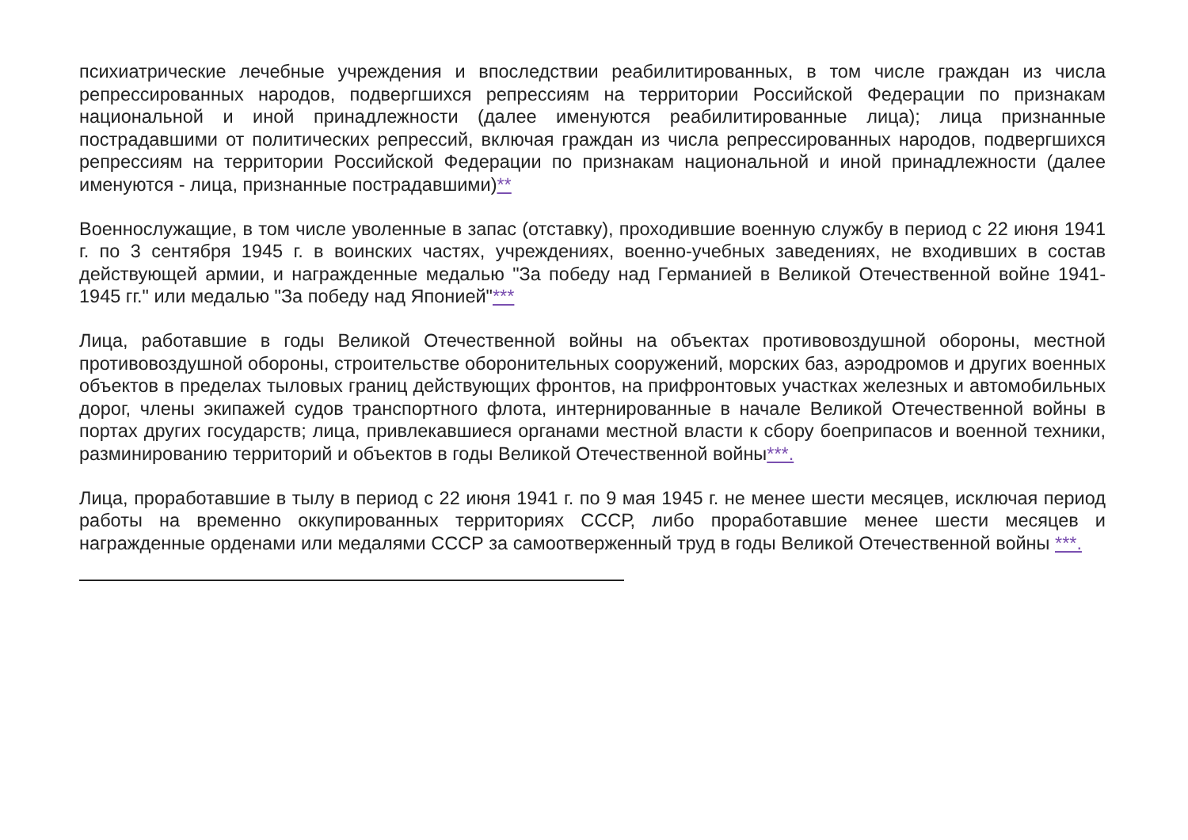психиатрические лечебные учреждения и впоследствии реабилитированных, в том числе граждан из числа репрессированных народов, подвергшихся репрессиям на территории Российской Федерации по признакам национальной и иной принадлежности (далее именуются реабилитированные лица); лица признанные пострадавшими от политических репрессий, включая граждан из числа репрессированных народов, подвергшихся репрессиям на территории Российской Федерации по признакам национальной и иной принадлежности (далее именуются - лица, признанные пострадавшими)**
Военнослужащие, в том числе уволенные в запас (отставку), проходившие военную службу в период с 22 июня 1941 г. по 3 сентября 1945 г. в воинских частях, учреждениях, военно-учебных заведениях, не входивших в состав действующей армии, и награжденные медалью "За победу над Германией в Великой Отечественной войне 1941-1945 гг." или медалью "За победу над Японией"***
Лица, работавшие в годы Великой Отечественной войны на объектах противовоздушной обороны, местной противовоздушной обороны, строительстве оборонительных сооружений, морских баз, аэродромов и других военных объектов в пределах тыловых границ действующих фронтов, на прифронтовых участках железных и автомобильных дорог, члены экипажей судов транспортного флота, интернированные в начале Великой Отечественной войны в портах других государств; лица, привлекавшиеся органами местной власти к сбору боеприпасов и военной техники, разминированию территорий и объектов в годы Великой Отечественной войны***.
Лица, проработавшие в тылу в период с 22 июня 1941 г. по 9 мая 1945 г. не менее шести месяцев, исключая период работы на временно оккупированных территориях СССР, либо проработавшие менее шести месяцев и награжденные орденами или медалями СССР за самоотверженный труд в годы Великой Отечественной войны ***.